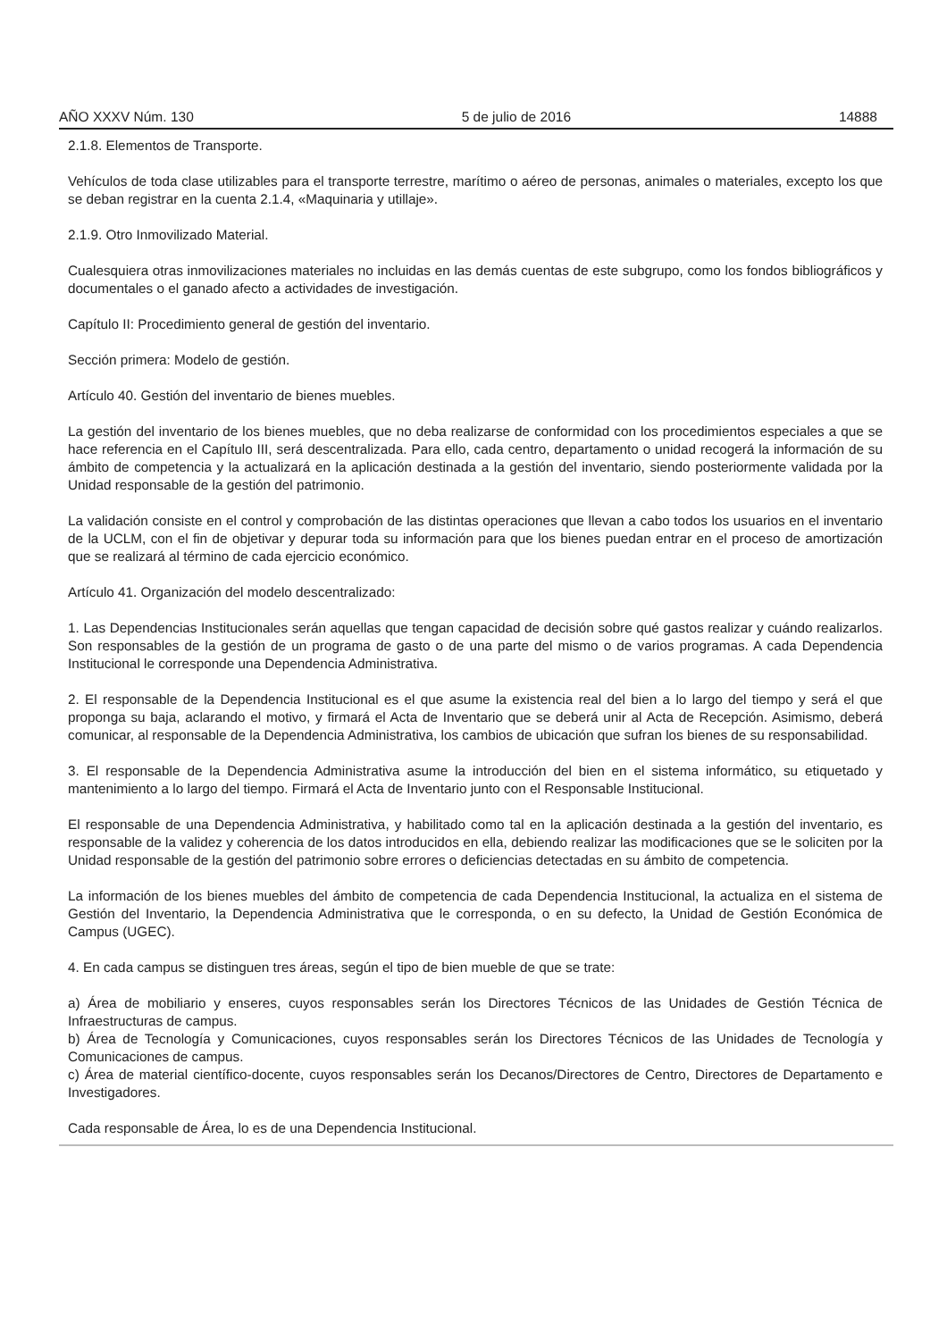AÑO XXXV Núm. 130 5 de julio de 2016 14888
2.1.8. Elementos de Transporte.
Vehículos de toda clase utilizables para el transporte terrestre, marítimo o aéreo de personas, animales o materiales, excepto los que se deban registrar en la cuenta 2.1.4, «Maquinaria y utillaje».
2.1.9. Otro Inmovilizado Material.
Cualesquiera otras inmovilizaciones materiales no incluidas en las demás cuentas de este subgrupo, como los fondos bibliográficos y documentales o el ganado afecto a actividades de investigación.
Capítulo II: Procedimiento general de gestión del inventario.
Sección primera: Modelo de gestión.
Artículo 40. Gestión del inventario de bienes muebles.
La gestión del inventario de los bienes muebles, que no deba realizarse de conformidad con los procedimientos especiales a que se hace referencia en el Capítulo III, será descentralizada. Para ello, cada centro, departamento o unidad recogerá la información de su ámbito de competencia y la actualizará en la aplicación destinada a la gestión del inventario, siendo posteriormente validada por la Unidad responsable de la gestión del patrimonio.
La validación consiste en el control y comprobación de las distintas operaciones que llevan a cabo todos los usuarios en el inventario de la UCLM, con el fin de objetivar y depurar toda su información para que los bienes puedan entrar en el proceso de amortización que se realizará al término de cada ejercicio económico.
Artículo 41. Organización del modelo descentralizado:
1. Las Dependencias Institucionales serán aquellas que tengan capacidad de decisión sobre qué gastos realizar y cuándo realizarlos. Son responsables de la gestión de un programa de gasto o de una parte del mismo o de varios programas. A cada Dependencia Institucional le corresponde una Dependencia Administrativa.
2. El responsable de la Dependencia Institucional es el que asume la existencia real del bien a lo largo del tiempo y será el que proponga su baja, aclarando el motivo, y firmará el Acta de Inventario que se deberá unir al Acta de Recepción. Asimismo, deberá comunicar, al responsable de la Dependencia Administrativa, los cambios de ubicación que sufran los bienes de su responsabilidad.
3. El responsable de la Dependencia Administrativa asume la introducción del bien en el sistema informático, su etiquetado y mantenimiento a lo largo del tiempo. Firmará el Acta de Inventario junto con el Responsable Institucional.
El responsable de una Dependencia Administrativa, y habilitado como tal en la aplicación destinada a la gestión del inventario, es responsable de la validez y coherencia de los datos introducidos en ella, debiendo realizar las modificaciones que se le soliciten por la Unidad responsable de la gestión del patrimonio sobre errores o deficiencias detectadas en su ámbito de competencia.
La información de los bienes muebles del ámbito de competencia de cada Dependencia Institucional, la actualiza en el sistema de Gestión del Inventario, la Dependencia Administrativa que le corresponda, o en su defecto, la Unidad de Gestión Económica de Campus (UGEC).
4. En cada campus se distinguen tres áreas, según el tipo de bien mueble de que se trate:
a) Área de mobiliario y enseres, cuyos responsables serán los Directores Técnicos de las Unidades de Gestión Técnica de Infraestructuras de campus.
b) Área de Tecnología y Comunicaciones, cuyos responsables serán los Directores Técnicos de las Unidades de Tecnología y Comunicaciones de campus.
c) Área de material científico-docente, cuyos responsables serán los Decanos/Directores de Centro, Directores de Departamento e Investigadores.
Cada responsable de Área, lo es de una Dependencia Institucional.